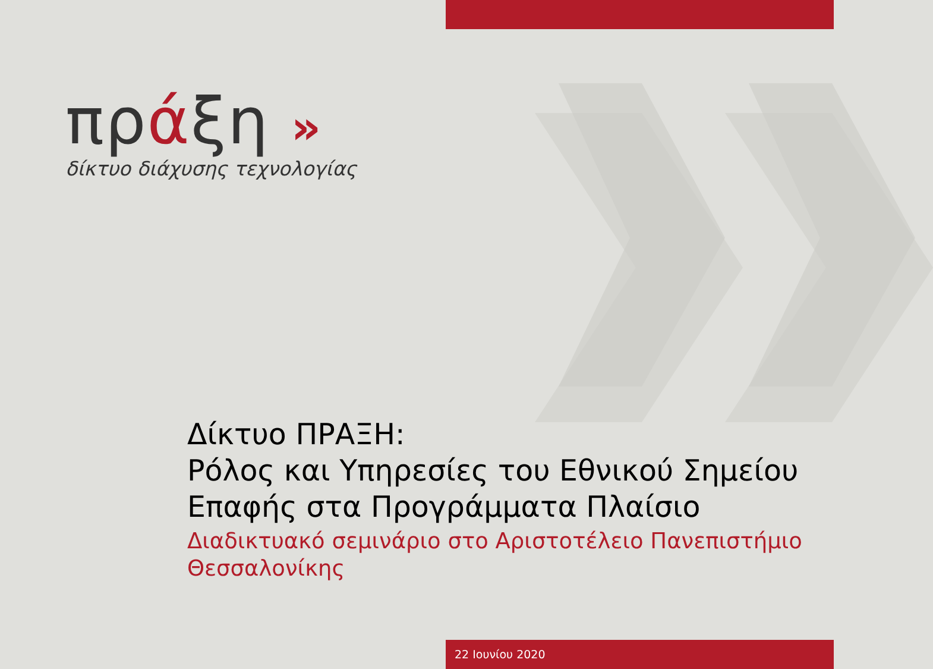πράξη »
δίκτυο διάχυσης τεχνολογίας
Δίκτυο ΠΡΑΞΗ:
Ρόλος και Υπηρεσίες του Εθνικού Σημείου Επαφής στα Προγράμματα Πλαίσιο
Διαδικτυακό σεμινάριο στο Αριστοτέλειο Πανεπιστήμιο Θεσσαλονίκης
22 Ιουνίου 2020